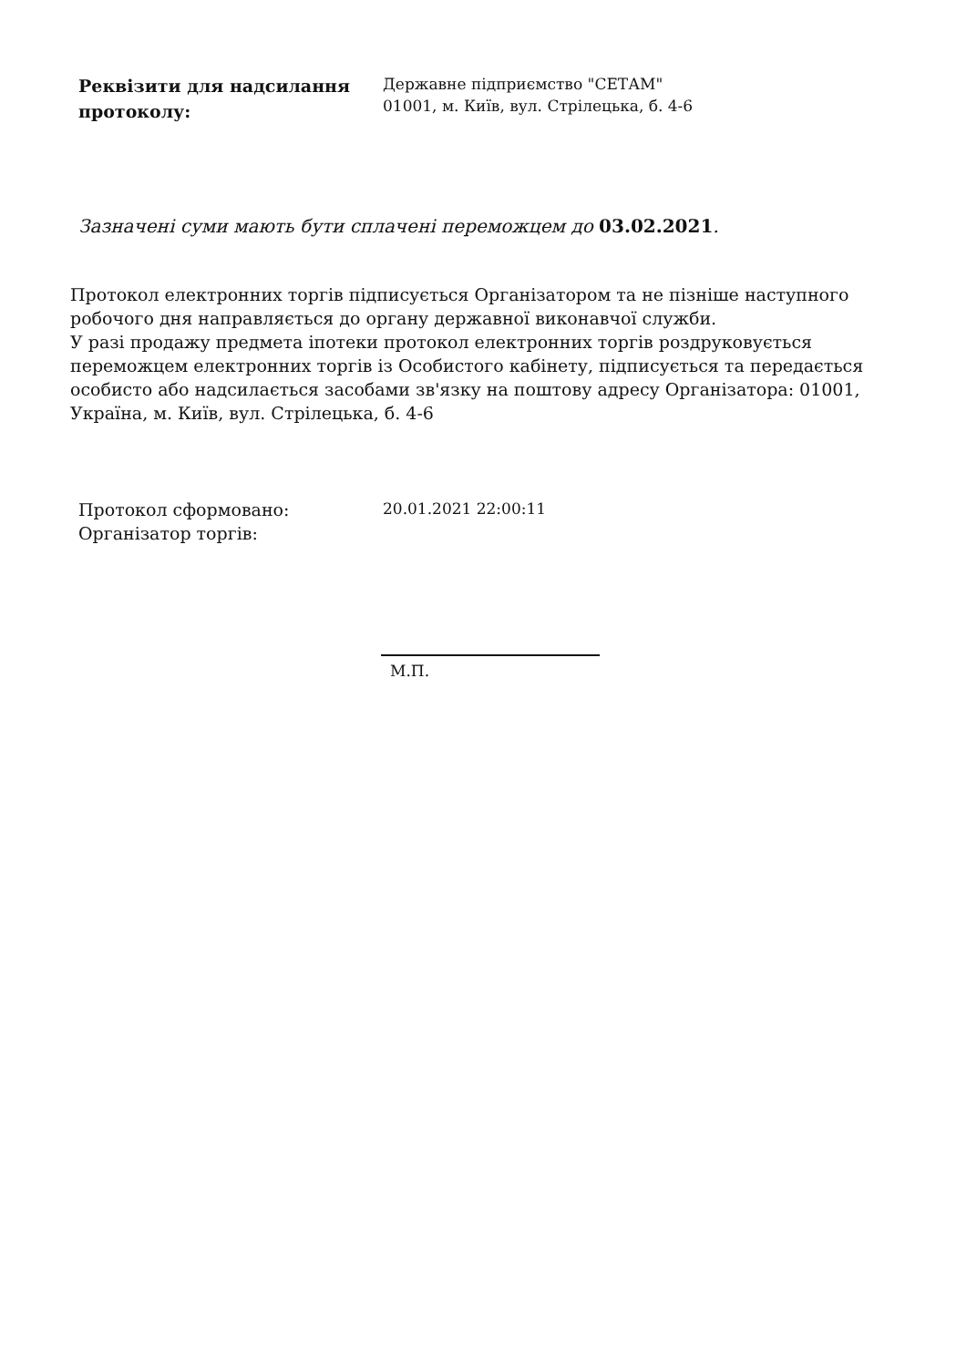Реквізити для надсилання протоколу:
Державне підприємство "СЕТАМ"
01001, м. Київ, вул. Стрілецька, б. 4-6
Зазначені суми мають бути сплачені переможцем до 03.02.2021.
Протокол електронних торгів підписується Організатором та не пізніше наступного робочого дня направляється до органу державної виконавчої служби.
У разі продажу предмета іпотеки протокол електронних торгів роздруковується переможцем електронних торгів із Особистого кабінету, підписується та передається особисто або надсилається засобами зв'язку на поштову адресу Організатора: 01001, Україна, м. Київ, вул. Стрілецька, б. 4-6
Протокол сформовано:
Організатор торгів:
20.01.2021 22:00:11
М.П.